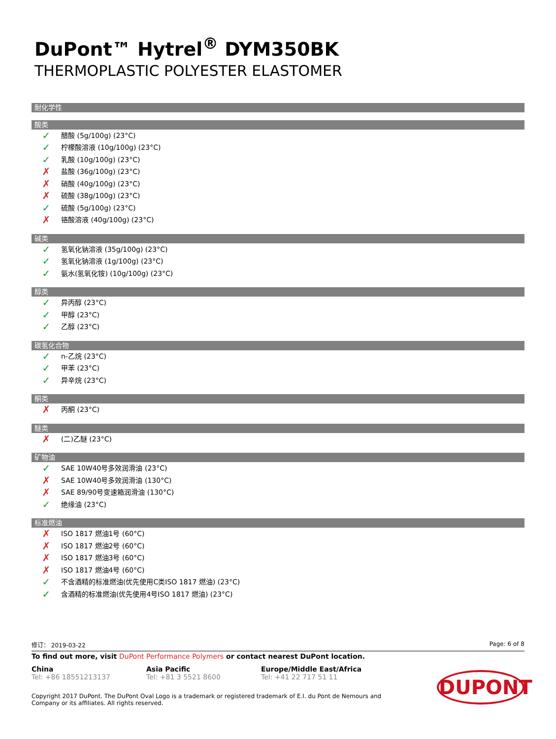DuPont™ Hytrel<sup>®</sup> DYM350BK
THERMOPLASTIC POLYESTER ELASTOMER
耐化学性
酸类
✓ 醋酸 (5g/100g) (23°C)
✓ 柠檬酸溶液 (10g/100g) (23°C)
✓ 乳酸 (10g/100g) (23°C)
✗ 盐酸 (36g/100g) (23°C)
✗ 硝酸 (40g/100g) (23°C)
✗ 硫酸 (38g/100g) (23°C)
✓ 硫酸 (5g/100g) (23°C)
✗ 铬酸溶液 (40g/100g) (23°C)
碱类
✓ 氢氧化钠溶液 (35g/100g) (23°C)
✓ 氢氧化钠溶液 (1g/100g) (23°C)
✓ 氨水(氢氧化铵) (10g/100g) (23°C)
醇类
✓ 异丙醇 (23°C)
✓ 甲醇 (23°C)
✓ 乙醇 (23°C)
碳氢化合物
✓ n-乙烷 (23°C)
✓ 甲苯 (23°C)
✓ 异辛烷 (23°C)
酮类
✗ 丙酮 (23°C)
醚类
✗ (二)乙醚 (23°C)
矿物油
✓ SAE 10W40号多效润滑油 (23°C)
✗ SAE 10W40号多效润滑油 (130°C)
✗ SAE 89/90号变速箱润滑油 (130°C)
✓ 绝缘油 (23°C)
标准燃油
✗ ISO 1817 燃油1号 (60°C)
✗ ISO 1817 燃油2号 (60°C)
✗ ISO 1817 燃油3号 (60°C)
✗ ISO 1817 燃油4号 (60°C)
✓ 不含酒精的标准燃油(优先使用C类ISO 1817 燃油) (23°C)
✓ 含酒精的标准燃油(优先使用4号ISO 1817 燃油) (23°C)
修订： 2019-03-22 Page: 6 of 8
To find out more, visit DuPont Performance Polymers or contact nearest DuPont location.
China
Tel: +86 18551213137
Asia Pacific
Tel: +81 3 5521 8600
Europe/Middle East/Africa
Tel: +41 22 717 51 11
Copyright 2017 DuPont. The DuPont Oval Logo is a trademark or registered trademark of E.I. du Pont de Nemours and Company or its affiliates. All rights reserved.
DUPONT